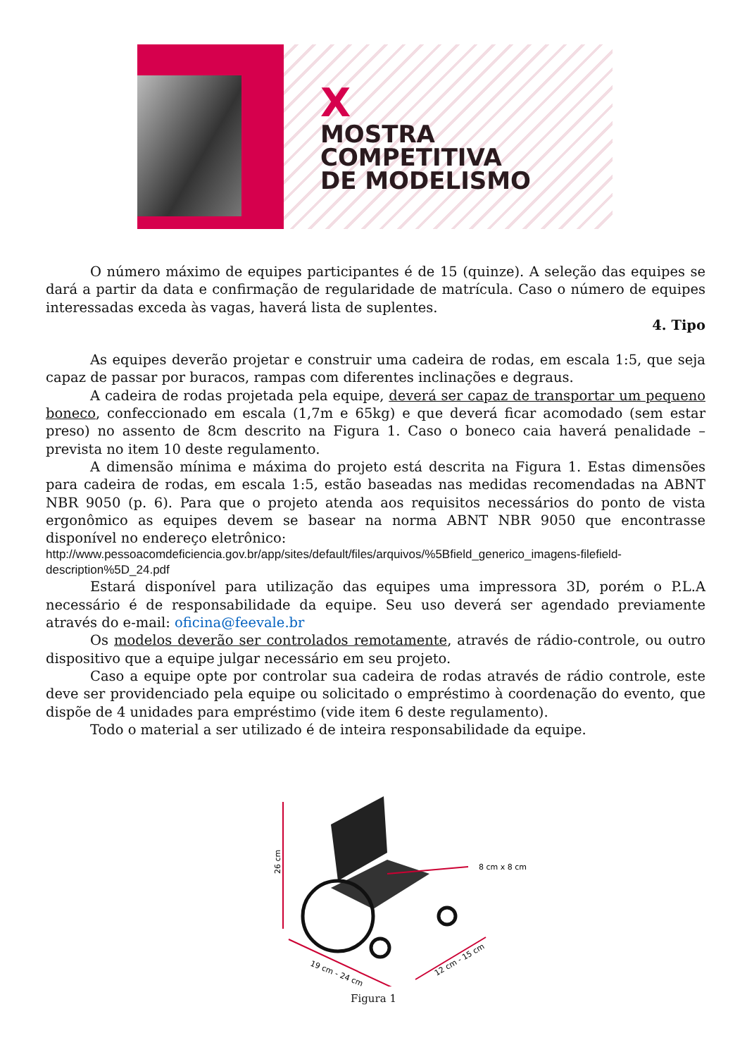X
MOSTRA
COMPETITIVA
DE MODELISMO
O número máximo de equipes participantes é de 15 (quinze). A seleção das equipes se dará a partir da data e confirmação de regularidade de matrícula. Caso o número de equipes interessadas exceda às vagas, haverá lista de suplentes.
4. Tipo
As equipes deverão projetar e construir uma cadeira de rodas, em escala 1:5, que seja capaz de passar por buracos, rampas com diferentes inclinações e degraus.
A cadeira de rodas projetada pela equipe, deverá ser capaz de transportar um pequeno boneco, confeccionado em escala (1,7m e 65kg) e que deverá ficar acomodado (sem estar preso) no assento de 8cm descrito na Figura 1. Caso o boneco caia haverá penalidade – prevista no item 10 deste regulamento.
A dimensão mínima e máxima do projeto está descrita na Figura 1. Estas dimensões para cadeira de rodas, em escala 1:5, estão baseadas nas medidas recomendadas na ABNT NBR 9050 (p. 6). Para que o projeto atenda aos requisitos necessários do ponto de vista ergonômico as equipes devem se basear na norma ABNT NBR 9050 que encontrasse disponível no endereço eletrônico:
http://www.pessoacomdeficiencia.gov.br/app/sites/default/files/arquivos/%5Bfield_generico_imagens-filefield-description%5D_24.pdf
Estará disponível para utilização das equipes uma impressora 3D, porém o P.L.A necessário é de responsabilidade da equipe. Seu uso deverá ser agendado previamente através do e-mail: oficina@feevale.br
Os modelos deverão ser controlados remotamente, através de rádio-controle, ou outro dispositivo que a equipe julgar necessário em seu projeto.
Caso a equipe opte por controlar sua cadeira de rodas através de rádio controle, este deve ser providenciado pela equipe ou solicitado o empréstimo à coordenação do evento, que dispõe de 4 unidades para empréstimo (vide item 6 deste regulamento).
Todo o material a ser utilizado é de inteira responsabilidade da equipe.
26 cm
8 cm x 8 cm
19 cm - 24 cm
12 cm - 15 cm
Figura 1